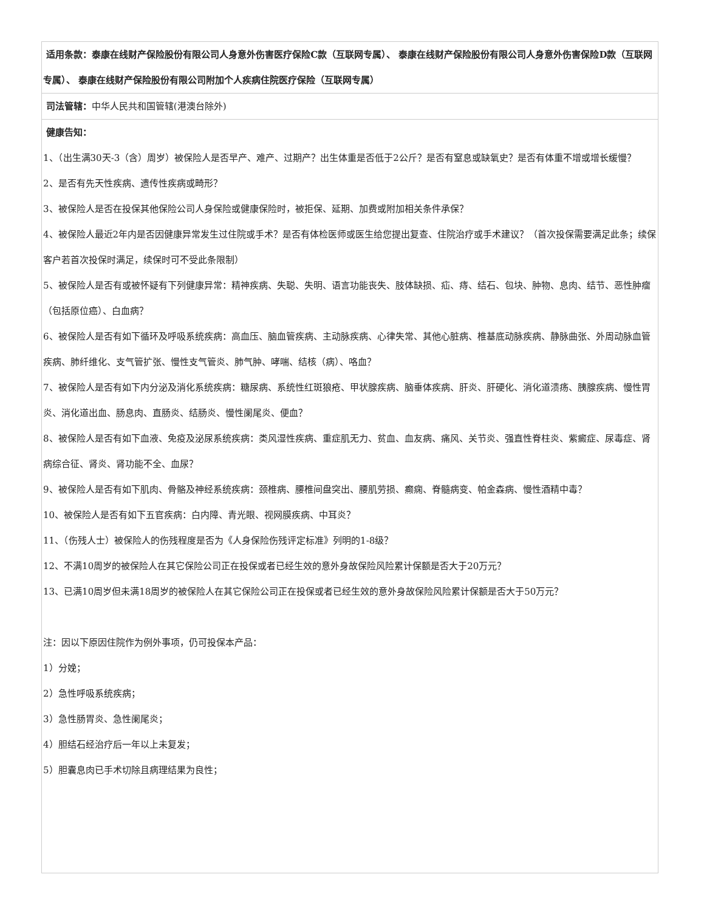| 适用条款：泰康在线财产保险股份有限公司人身意外伤害医疗保险C款（互联网专属）、 泰康在线财产保险股份有限公司人身意外伤害保险D款（互联网专属）、 泰康在线财产保险股份有限公司附加个人疾病住院医疗保险（互联网专属） |
| 司法管辖： 中华人民共和国管辖(港澳台除外) |
| 健康告知： 1、（出生满30天-3（含）周岁）被保险人是否早产、难产、过期产？出生体重是否低于2公斤？是否有窒息或缺氧史？是否有体重不增或增长缓慢？ 2、是否有先天性疾病、遗传性疾病或畸形？ 3、被保险人是否在投保其他保险公司人身保险或健康保险时，被拒保、延期、加费或附加相关条件承保？ 4、被保险人最近2年内是否因健康异常发生过住院或手术？是否有体检医师或医生给您提出复查、住院治疗或手术建议？（首次投保需要满足此条；续保客户若首次投保时满足，续保时可不受此条限制） 5、被保险人是否有或被怀疑有下列健康异常：精神疾病、失聪、失明、语言功能丧失、肢体缺损、疝、痔、结石、包块、肿物、息肉、结节、恶性肿瘤（包括原位癌）、白血病？ 6、被保险人是否有如下循环及呼吸系统疾病：高血压、脑血管疾病、主动脉疾病、心律失常、其他心脏病、椎基底动脉疾病、静脉曲张、外周动脉血管疾病、肺纤维化、支气管扩张、慢性支气管炎、肺气肿、哮喘、结核（病）、咯血？ 7、被保险人是否有如下内分泌及消化系统疾病：糖尿病、系统性红斑狼疮、甲状腺疾病、脑垂体疾病、肝炎、肝硬化、消化道溃疡、胰腺疾病、慢性胃炎、消化道出血、肠息肉、直肠炎、结肠炎、慢性阑尾炎、便血？ 8、被保险人是否有如下血液、免疫及泌尿系统疾病：类风湿性疾病、重症肌无力、贫血、血友病、痛风、关节炎、强直性脊柱炎、紫癜症、尿毒症、肾病综合征、肾炎、肾功能不全、血尿？ 9、被保险人是否有如下肌肉、骨骼及神经系统疾病：颈椎病、腰椎间盘突出、腰肌劳损、癫痫、脊髓病变、帕金森病、慢性酒精中毒？ 10、被保险人是否有如下五官疾病：白内障、青光眼、视网膜疾病、中耳炎？ 11、（伤残人士）被保险人的伤残程度是否为《人身保险伤残评定标准》列明的1-8级？ 12、不满10周岁的被保险人在其它保险公司正在投保或者已经生效的意外身故保险风险累计保额是否大于20万元？ 13、已满10周岁但未满18周岁的被保险人在其它保险公司正在投保或者已经生效的意外身故保险风险累计保额是否大于50万元？ 注：因以下原因住院作为例外事项，仍可投保本产品： 1）分娩； 2）急性呼吸系统疾病； 3）急性肠胃炎、急性阑尾炎； 4）胆结石经治疗后一年以上未复发； 5）胆囊息肉已手术切除且病理结果为良性； |